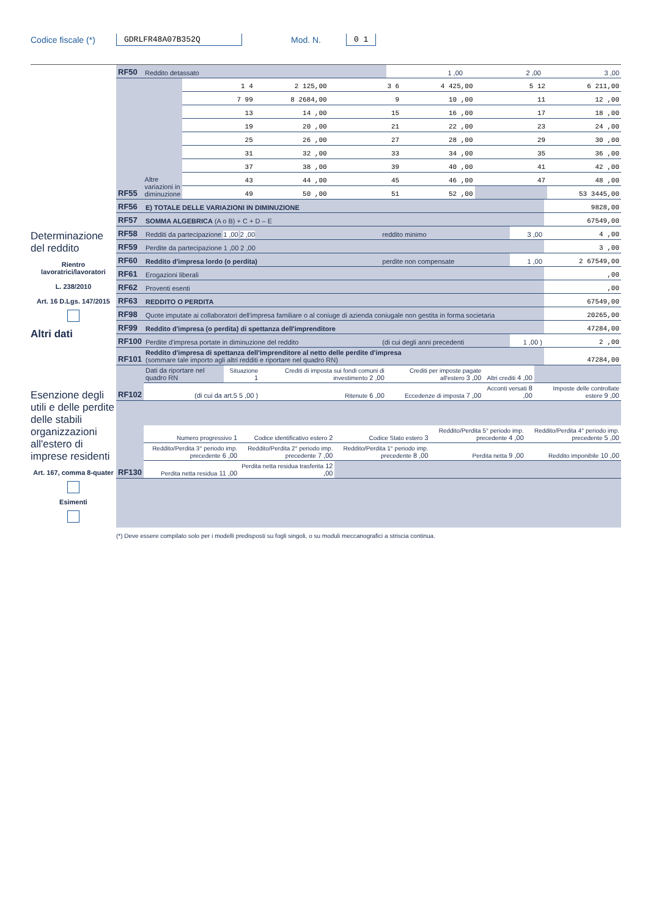Codice fiscale (*) GDRLFR48A07B352Q Mod. N. 0 1
Determinazione del reddito
Rientro lavoratrici/lavoratori
L. 238/2010
Art. 16 D.Lgs. 147/2015
Altri dati
Esenzione degli utili e delle perdite delle stabili organizzazioni all'estero di imprese residenti
Art. 167, comma 8-quater
Esimenti
| RF50 | Reddito detassato | 1 ,00 | 2 ,00 | 3 ,00 |
| RF55 | Altre variazioni in diminuzione | 1 4 | 2 125,00 | 3 6 | 4 425,00 | 5 12 | 6 211,00 |
| | | 7 99 | 8 2684,00 | 9 | 10 ,00 | 11 | 12 ,00 |
| | | 13 | 14 ,00 | 15 | 16 ,00 | 17 | 18 ,00 |
| | | 19 | 20 ,00 | 21 | 22 ,00 | 23 | 24 ,00 |
| | | 25 | 26 ,00 | 27 | 28 ,00 | 29 | 30 ,00 |
| | | 31 | 32 ,00 | 33 | 34 ,00 | 35 | 36 ,00 |
| | | 37 | 38 ,00 | 39 | 40 ,00 | 41 | 42 ,00 |
| | | 43 | 44 ,00 | 45 | 46 ,00 | 47 | 48 ,00 |
| | | 49 | 50 ,00 | 51 | 52 ,00 | | 53 3445,00 |
| RF56 | E) TOTALE DELLE VARIAZIONI IN DIMINUZIONE | | | 9828,00 |
| RF57 | SOMMA ALGEBRICA (A o B) + C + D – E | | | 67549,00 |
| RF58 | Redditi da partecipazione 1 ,00 2 ,00 | reddito minimo | 3 ,00 | 4 ,00 |
| RF59 | Perdite da partecipazione 1 ,00 2 ,00 | | | 3 ,00 |
| RF60 | Reddito d'impresa lordo (o perdita) | perdite non compensate | 1 ,00 | 2 67549,00 |
| RF61 | Erogazioni liberali | | | ,00 |
| RF62 | Proventi esenti | | | ,00 |
| RF63 | REDDITO O PERDITA | | | 67549,00 |
| RF98 | Quote imputate ai collaboratori dell'impresa familiare o al coniuge di azienda coniugale non gestita in forma societaria | | | 20265,00 |
| RF99 | Reddito d'impresa (o perdita) di spettanza dell'imprenditore | | | 47284,00 |
| RF100 | Perdite d'impresa portate in diminuzione del reddito | (di cui degli anni precedenti | 1 ,00 ) | 2 ,00 |
| RF101 | Reddito d'impresa di spettanza dell'imprenditore al netto delle perdite d'impresa (sommare tale importo agli altri redditi e riportare nel quadro RN) | | | 47284,00 |
| RF102 | Dati da riportare nel quadro RN | Situazione 1 | Crediti di imposta sui fondi comuni di investimento 2 ,00 | Crediti per imposte pagate all'estero 3 ,00 | Altri crediti 4 ,00 | |
| | (di cui da art.5 5 ,00 ) | | Ritenute 6 ,00 | Eccedenze di imposta 7 ,00 | Acconti versati 8 ,00 | Imposte delle controllate estere 9 ,00 |
| RF130 | Numero progressivo 1 | Codice identificativo estero 2 | Codice Stato estero 3 | Reddito/Perdita 5° periodo imp. precedente 4 ,00 | Reddito/Perdita 4° periodo imp. precedente 5 ,00 |
| | Reddito/Perdita 3° periodo imp. precedente 6 ,00 | Reddito/Perdita 2° periodo imp. precedente 7 ,00 | Reddito/Perdita 1° periodo imp. precedente 8 ,00 | Perdita netta 9 ,00 | Reddito imponibile 10 ,00 |
| | Perdita netta residua 11 ,00 | Perdita netta residua trasferita 12 ,00 | | | |
(*) Deve essere compilato solo per i modelli predisposti su fogli singoli, o su moduli meccanografici a striscia continua.